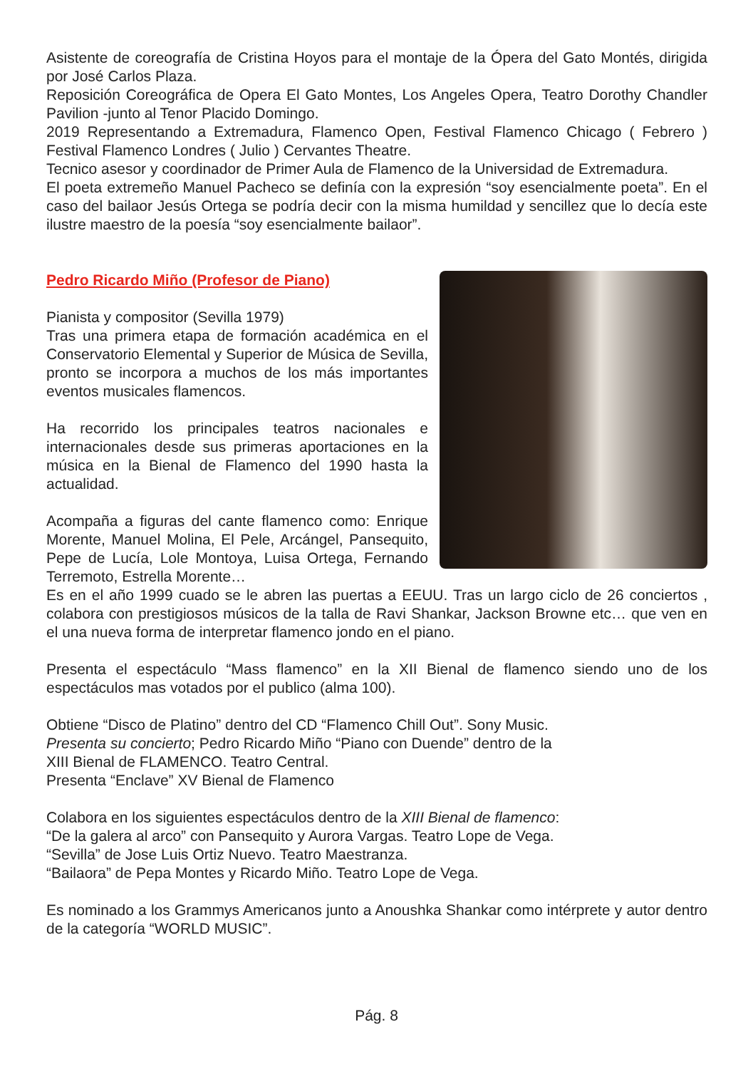Asistente de coreografía de Cristina Hoyos para el montaje de la Ópera del Gato Montés, dirigida por José Carlos Plaza.
Reposición Coreográfica de Opera El Gato Montes, Los Angeles Opera, Teatro Dorothy Chandler Pavilion -junto al Tenor Placido Domingo.
2019 Representando a Extremadura, Flamenco Open, Festival Flamenco Chicago ( Febrero ) Festival Flamenco Londres ( Julio ) Cervantes Theatre.
Tecnico asesor y coordinador de Primer Aula de Flamenco de la Universidad de Extremadura.
El poeta extremeño Manuel Pacheco se definía con la expresión “soy esencialmente poeta”. En el caso del bailaor Jesús Ortega se podría decir con la misma humildad y sencillez que lo decía este ilustre maestro de la poesía “soy esencialmente bailaor”.
Pedro Ricardo Miño (Profesor de Piano)
Pianista y compositor (Sevilla 1979)
Tras una primera etapa de formación académica en el Conservatorio Elemental y Superior de Música de Sevilla, pronto se incorpora a muchos de los más importantes eventos musicales flamencos.
Ha recorrido los principales teatros nacionales e internacionales desde sus primeras aportaciones en la música en la Bienal de Flamenco del 1990 hasta la actualidad.
Acompaña a figuras del cante flamenco como: Enrique Morente, Manuel Molina, El Pele, Arcángel, Pansequito, Pepe de Lucía, Lole Montoya, Luisa Ortega, Fernando Terremoto, Estrella Morente…
Es en el año 1999 cuado se le abren las puertas a EEUU. Tras un largo ciclo de 26 conciertos , colabora con prestigiosos músicos de la talla de Ravi Shankar, Jackson Browne etc… que ven en el una nueva forma de interpretar flamenco jondo en el piano.
Presenta el espectáculo “Mass flamenco” en la XII Bienal de flamenco siendo uno de los espectáculos mas votados por el publico (alma 100).
Obtiene “Disco de Platino” dentro del CD “Flamenco Chill Out”. Sony Music.
Presenta su concierto; Pedro Ricardo Miño “Piano con Duende” dentro de la
XIII Bienal de FLAMENCO. Teatro Central.
Presenta “Enclave” XV Bienal de Flamenco
Colabora en los siguientes espectáculos dentro de la XIII Bienal de flamenco:
“De la galera al arco” con Pansequito y Aurora Vargas. Teatro Lope de Vega.
“Sevilla” de Jose Luis Ortiz Nuevo. Teatro Maestranza.
“Bailaora” de Pepa Montes y Ricardo Miño. Teatro Lope de Vega.
Es nominado a los Grammys Americanos junto a Anoushka Shankar como intérprete y autor dentro de la categoría “WORLD MUSIC”.
Pág. 8